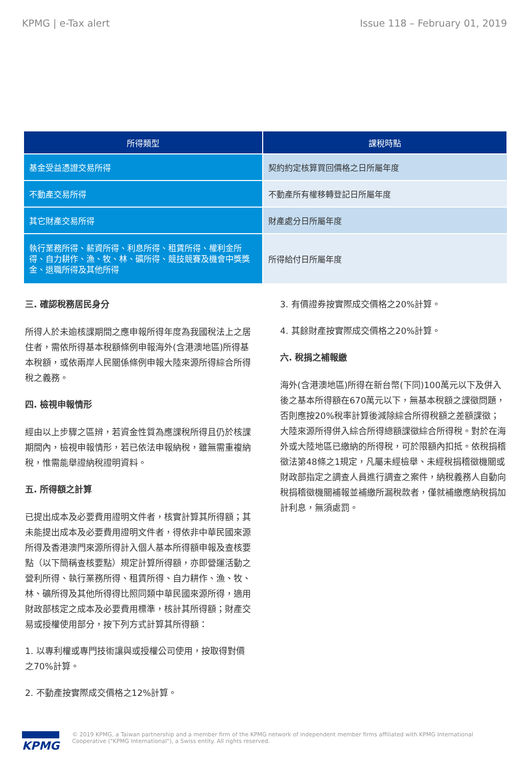KPMG | e-Tax alert Issue 118 – February 01, 2019
| 所得類型 | 課稅時點 |
| --- | --- |
| 基金受益憑證交易所得 | 契約約定核算買回價格之日所屬年度 |
| 不動產交易所得 | 不動產所有權移轉登記日所屬年度 |
| 其它財產交易所得 | 財產處分日所屬年度 |
| 執行業務所得、薪資所得、利息所得、租賃所得、權利金所得、自力耕作、漁、牧、林、礦所得、競技競賽及機會中獎獎金、退職所得及其他所得 | 所得給付日所屬年度 |
三. 確認稅務居民身分
所得人於未逾核課期間之應申報所得年度為我國稅法上之居住者，需依所得基本稅額條例申報海外(含港澳地區)所得基本稅額，或依兩岸人民關係條例申報大陸來源所得綜合所得稅之義務。
四. 檢視申報情形
經由以上步驟之區辨，若資金性質為應課稅所得且仍於核課期間內，檢視申報情形，若已依法申報納稅，雖無需重複納稅，惟需能舉證納稅證明資料。
五. 所得額之計算
已提出成本及必要費用證明文件者，核實計算其所得額；其未能提出成本及必要費用證明文件者，得依非中華民國來源所得及香港澳門來源所得計入個人基本所得額申報及查核要點（以下簡稱查核要點）規定計算所得額，亦即營運活動之營利所得、執行業務所得、租賃所得、自力耕作、漁、牧、林、礦所得及其他所得得比照同類中華民國來源所得，適用財政部核定之成本及必要費用標準，核計其所得額；財產交易或授權使用部分，按下列方式計算其所得額：
1. 以專利權或專門技術讓與或授權公司使用，按取得對價之70%計算。
2. 不動產按實際成交價格之12%計算。
3. 有價證券按實際成交價格之20%計算。
4. 其餘財產按實際成交價格之20%計算。
六. 稅捐之補報繳
海外(含港澳地區)所得在新台幣(下同)100萬元以下及併入後之基本所得額在670萬元以下，無基本稅額之課徵問題，否則應按20%稅率計算後減除綜合所得稅額之差額課徵；大陸來源所得併入綜合所得總額課徵綜合所得稅。對於在海外或大陸地區已繳納的所得稅，可於限額內扣抵。依稅捐稽徵法第48條之1規定，凡屬未經檢舉、未經稅捐稽徵機關或財政部指定之調查人員進行調查之案件，納稅義務人自動向稅捐稽徵機關補報並補繳所漏稅款者，僅就補繳應納稅捐加計利息，無須處罰。
KPMG © 2019 KPMG, a Taiwan partnership and a member firm of the KPMG network of independent member firms affiliated with KPMG International Cooperative ("KPMG International"), a Swiss entity. All rights reserved.